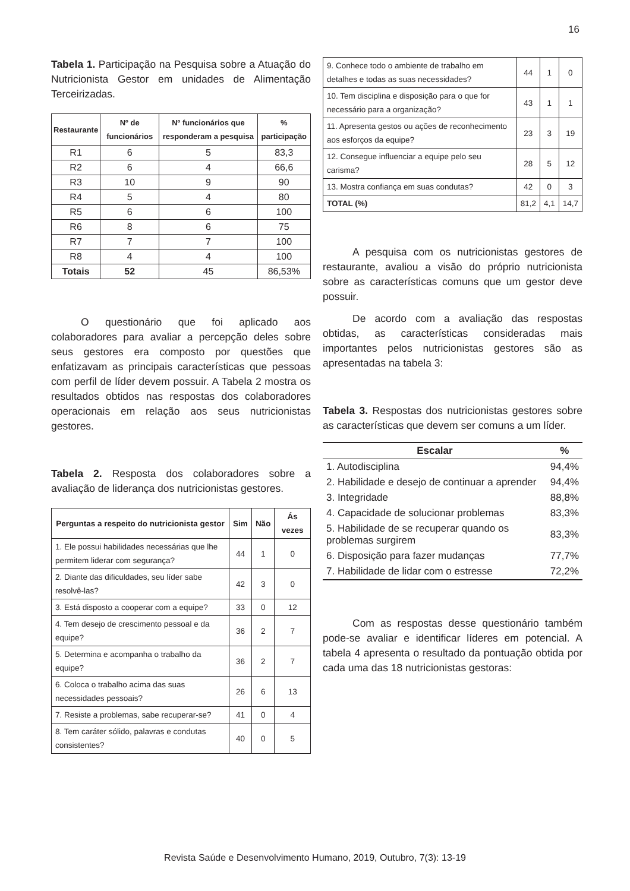16
Tabela 1. Participação na Pesquisa sobre a Atuação do Nutricionista Gestor em unidades de Alimentação Terceirizadas.
| Restaurante | Nº de funcionários | Nº funcionários que responderam a pesquisa | % participação |
| --- | --- | --- | --- |
| R1 | 6 | 5 | 83,3 |
| R2 | 6 | 4 | 66,6 |
| R3 | 10 | 9 | 90 |
| R4 | 5 | 4 | 80 |
| R5 | 6 | 6 | 100 |
| R6 | 8 | 6 | 75 |
| R7 | 7 | 7 | 100 |
| R8 | 4 | 4 | 100 |
| Totais | 52 | 45 | 86,53% |
O questionário que foi aplicado aos colaboradores para avaliar a percepção deles sobre seus gestores era composto por questões que enfatizavam as principais características que pessoas com perfil de líder devem possuir. A Tabela 2 mostra os resultados obtidos nas respostas dos colaboradores operacionais em relação aos seus nutricionistas gestores.
Tabela 2. Resposta dos colaboradores sobre a avaliação de liderança dos nutricionistas gestores.
| Perguntas a respeito do nutricionista gestor | Sim | Não | Ás vezes |
| --- | --- | --- | --- |
| 1. Ele possui habilidades necessárias que lhe permitem liderar com segurança? | 44 | 1 | 0 |
| 2. Diante das dificuldades, seu líder sabe resolvê-las? | 42 | 3 | 0 |
| 3. Está disposto a cooperar com a equipe? | 33 | 0 | 12 |
| 4. Tem desejo de crescimento pessoal e da equipe? | 36 | 2 | 7 |
| 5. Determina e acompanha o trabalho da equipe? | 36 | 2 | 7 |
| 6. Coloca o trabalho acima das suas necessidades pessoais? | 26 | 6 | 13 |
| 7. Resiste a problemas, sabe recuperar-se? | 41 | 0 | 4 |
| 8. Tem caráter sólido, palavras e condutas consistentes? | 40 | 0 | 5 |
| 9. Conhece todo o ambiente de trabalho em detalhes e todas as suas necessidades? | 44 | 1 | 0 |
| 10. Tem disciplina e disposição para o que for necessário para a organização? | 43 | 1 | 1 |
| 11. Apresenta gestos ou ações de reconhecimento aos esforços da equipe? | 23 | 3 | 19 |
| 12. Consegue influenciar a equipe pelo seu carisma? | 28 | 5 | 12 |
| 13. Mostra confiança em suas condutas? | 42 | 0 | 3 |
| TOTAL (%) | 81,2 | 4,1 | 14,7 |
A pesquisa com os nutricionistas gestores de restaurante, avaliou a visão do próprio nutricionista sobre as características comuns que um gestor deve possuir.
De acordo com a avaliação das respostas obtidas, as características consideradas mais importantes pelos nutricionistas gestores são as apresentadas na tabela 3:
Tabela 3. Respostas dos nutricionistas gestores sobre as características que devem ser comuns a um líder.
| Escalar | % |
| --- | --- |
| 1. Autodisciplina | 94,4% |
| 2. Habilidade e desejo de continuar a aprender | 94,4% |
| 3. Integridade | 88,8% |
| 4. Capacidade de solucionar problemas | 83,3% |
| 5. Habilidade de se recuperar quando os problemas surgirem | 83,3% |
| 6. Disposição para fazer mudanças | 77,7% |
| 7. Habilidade de lidar com o estresse | 72,2% |
Com as respostas desse questionário também pode-se avaliar e identificar líderes em potencial. A tabela 4 apresenta o resultado da pontuação obtida por cada uma das 18 nutricionistas gestoras:
Revista Saúde e Desenvolvimento Humano, 2019, Outubro, 7(3): 13-19